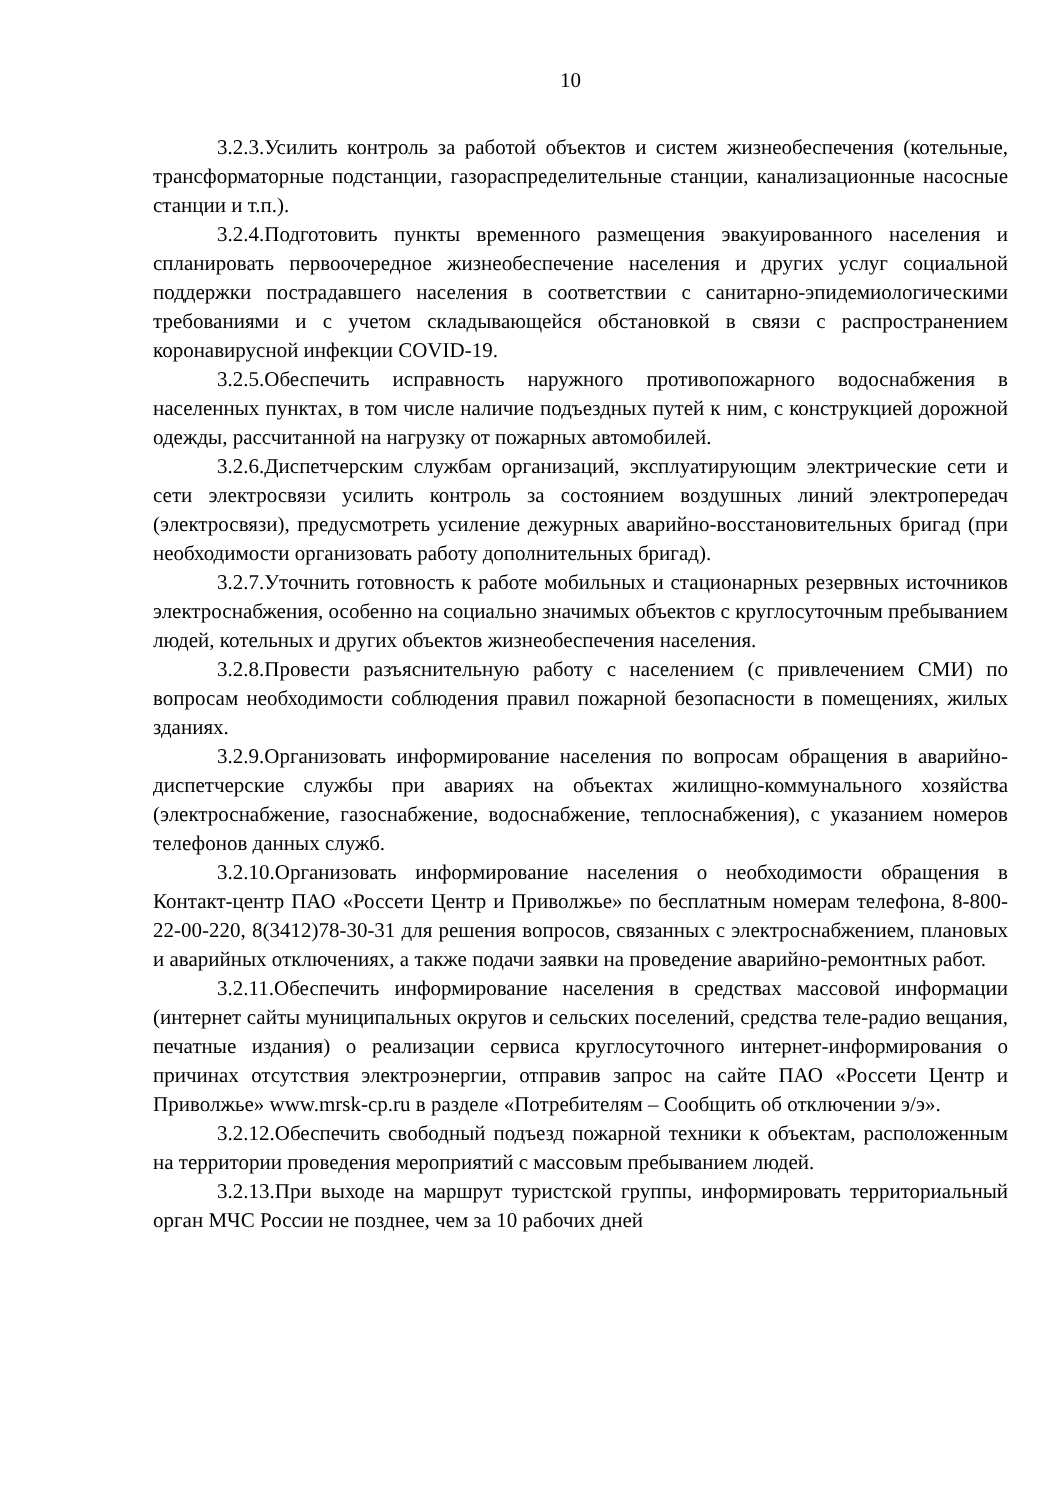10
3.2.3.Усилить контроль за работой объектов и систем жизнеобеспечения (котельные, трансформаторные подстанции, газораспределительные станции, канализационные насосные станции и т.п.).
3.2.4.Подготовить пункты временного размещения эвакуированного населения и спланировать первоочередное жизнеобеспечение населения и других услуг социальной поддержки пострадавшего населения в соответствии с санитарно-эпидемиологическими требованиями и с учетом складывающейся обстановкой в связи с распространением коронавирусной инфекции COVID-19.
3.2.5.Обеспечить исправность наружного противопожарного водоснабжения в населенных пунктах, в том числе наличие подъездных путей к ним, с конструкцией дорожной одежды, рассчитанной на нагрузку от пожарных автомобилей.
3.2.6.Диспетчерским службам организаций, эксплуатирующим электрические сети и сети электросвязи усилить контроль за состоянием воздушных линий электропередач (электросвязи), предусмотреть усиление дежурных аварийно-восстановительных бригад (при необходимости организовать работу дополнительных бригад).
3.2.7.Уточнить готовность к работе мобильных и стационарных резервных источников электроснабжения, особенно на социально значимых объектов с круглосуточным пребыванием людей, котельных и других объектов жизнеобеспечения населения.
3.2.8.Провести разъяснительную работу с населением (с привлечением СМИ) по вопросам необходимости соблюдения правил пожарной безопасности в помещениях, жилых зданиях.
3.2.9.Организовать информирование населения по вопросам обращения в аварийно-диспетчерские службы при авариях на объектах жилищно-коммунального хозяйства (электроснабжение, газоснабжение, водоснабжение, теплоснабжения), с указанием номеров телефонов данных служб.
3.2.10.Организовать информирование населения о необходимости обращения в Контакт-центр ПАО «Россети Центр и Приволжье» по бесплатным номерам телефона, 8-800-22-00-220, 8(3412)78-30-31 для решения вопросов, связанных с электроснабжением, плановых и аварийных отключениях, а также подачи заявки на проведение аварийно-ремонтных работ.
3.2.11.Обеспечить информирование населения в средствах массовой информации (интернет сайты муниципальных округов и сельских поселений, средства теле-радио вещания, печатные издания) о реализации сервиса круглосуточного интернет-информирования о причинах отсутствия электроэнергии, отправив запрос на сайте ПАО «Россети Центр и Приволжье» www.mrsk-cp.ru в разделе «Потребителям – Сообщить об отключении э/э».
3.2.12.Обеспечить свободный подъезд пожарной техники к объектам, расположенным на территории проведения мероприятий с массовым пребыванием людей.
3.2.13.При выходе на маршрут туристской группы, информировать территориальный орган МЧС России не позднее, чем за 10 рабочих дней